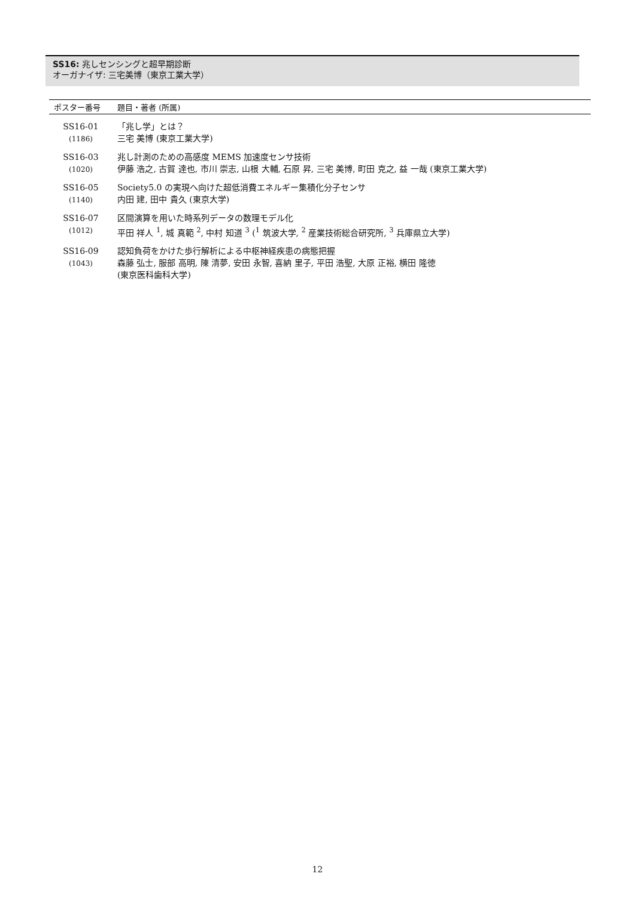SS16: 兆しセンシングと超早期診断
オーガナイザ: 三宅美博（東京工業大学）
| ポスター番号 | 題目・著者 (所属) |
| --- | --- |
| SS16-01 (1186) | 「兆し学」とは？ 三宅 美博 (東京工業大学) |
| SS16-03 (1020) | 兆し計測のための高感度 MEMS 加速度センサ技術 伊藤 浩之, 古賀 達也, 市川 崇志, 山根 大輔, 石原 昇, 三宅 美博, 町田 克之, 益 一哉 (東京工業大学) |
| SS16-05 (1140) | Society5.0 の実現へ向けた超低消費エネルギー集積化分子センサ 内田 建, 田中 貴久 (東京大学) |
| SS16-07 (1012) | 区間演算を用いた時系列データの数理モデル化 平田 祥人 <sup>1</sup>, 城 真範 <sup>2</sup>, 中村 知道 <sup>3</sup> (<sup>1</sup> 筑波大学, <sup>2</sup> 産業技術総合研究所, <sup>3</sup> 兵庫県立大学) |
| SS16-09 (1043) | 認知負荷をかけた歩行解析による中枢神経疾患の病態把握 森藤 弘士, 服部 高明, 陳 清夢, 安田 永智, 喜納 里子, 平田 浩聖, 大原 正裕, 横田 隆徳 (東京医科歯科大学) |
12